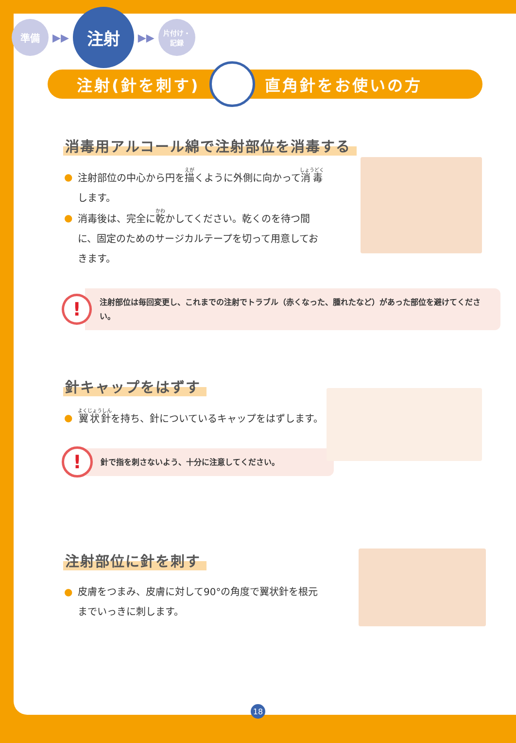準備
▶▶
注射
▶▶
片付け・
記録
注射(針を刺す) 直角針をお使いの方
消毒用アルコール綿で注射部位を消毒する
● 注射部位の中心から円を描くように外側に向かって消毒します。
● 消毒後は、完全に乾かしてください。乾くのを待つ間に、固定のためのサージカルテープを切って用意しておきます。
!
注射部位は毎回変更し、これまでの注射でトラブル（赤くなった、腫れたなど）があった部位を避けてください。
針キャップをはずす
● 翼状針を持ち、針についているキャップをはずします。
!
針で指を刺さないよう、十分に注意してください。
注射部位に針を刺す
● 皮膚をつまみ、皮膚に対して90°の角度で翼状針を根元までいっきに刺します。
18